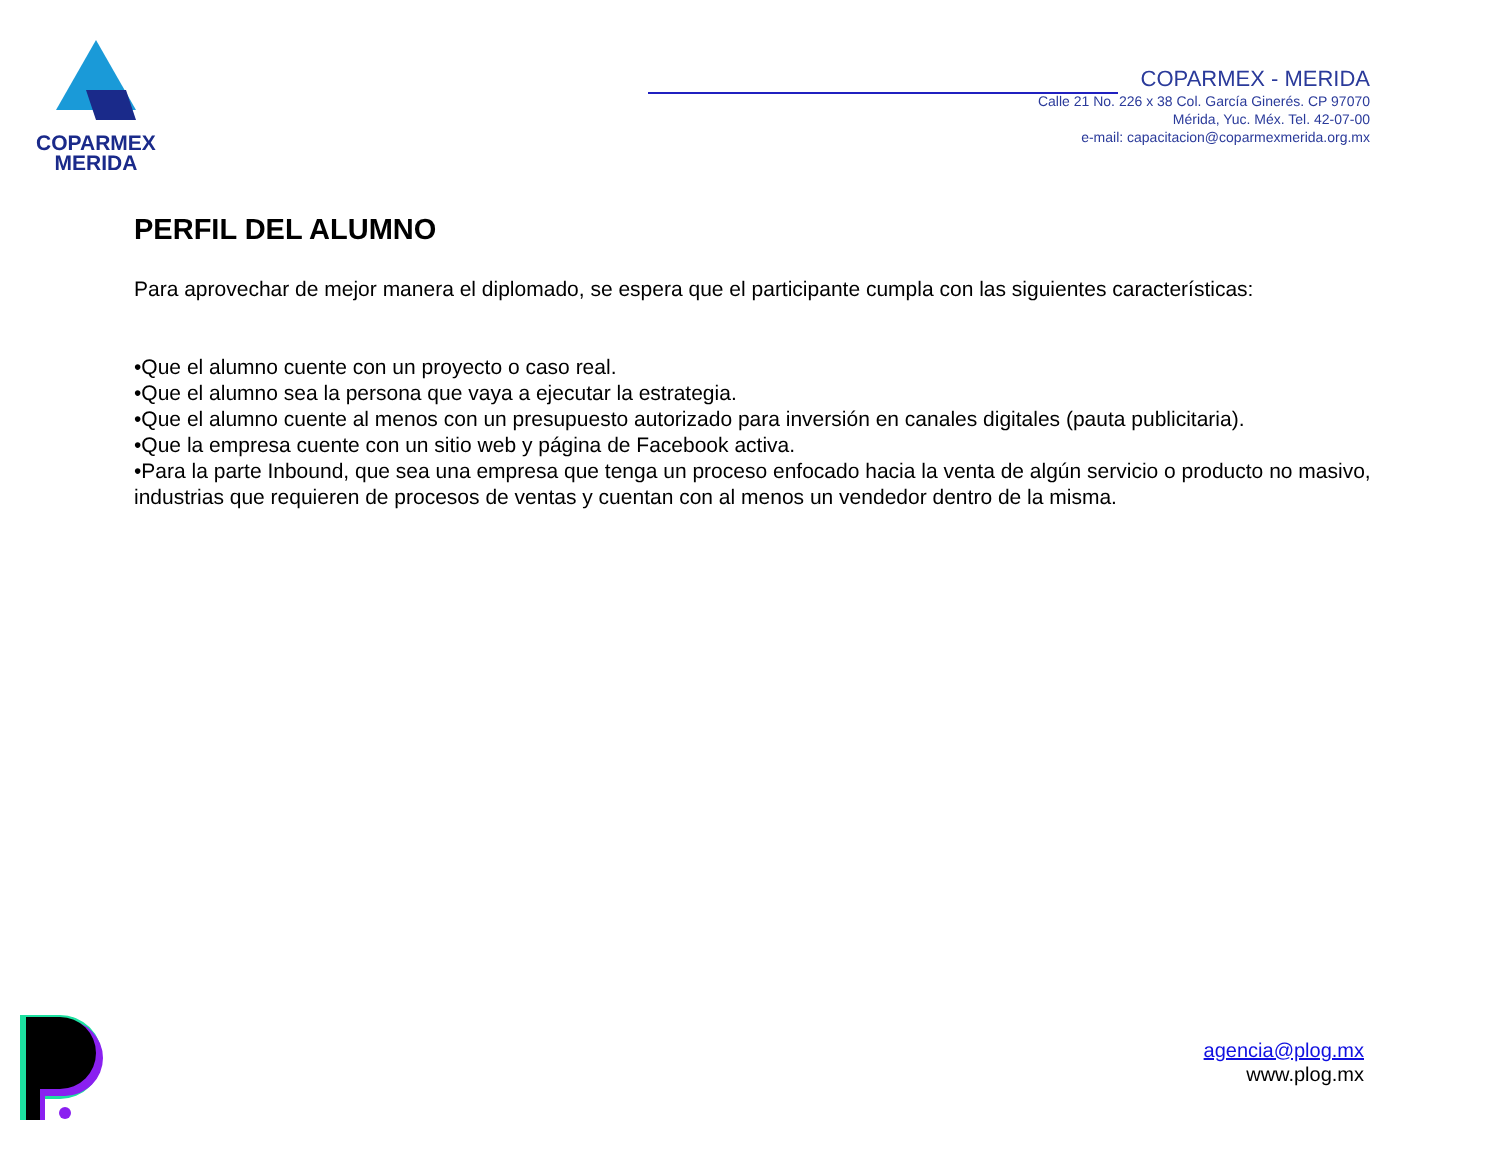COPARMEX
MERIDA
COPARMEX - MERIDA
Calle 21 No. 226 x 38 Col. García Ginerés. CP 97070
Mérida, Yuc. Méx. Tel. 42-07-00
e-mail: capacitacion@coparmexmerida.org.mx
PERFIL DEL ALUMNO
Para aprovechar de mejor manera el diplomado, se espera que el participante cumpla con las siguientes características:
•Que el alumno cuente con un proyecto o caso real.
•Que el alumno sea la persona que vaya a ejecutar la estrategia.
•Que el alumno cuente al menos con un presupuesto autorizado para inversión en canales digitales (pauta publicitaria).
•Que la empresa cuente con un sitio web y página de Facebook activa.
•Para la parte Inbound, que sea una empresa que tenga un proceso enfocado hacia la venta de algún servicio o producto no masivo, industrias que requieren de procesos de ventas y cuentan con al menos un vendedor dentro de la misma.
agencia@plog.mx
www.plog.mx